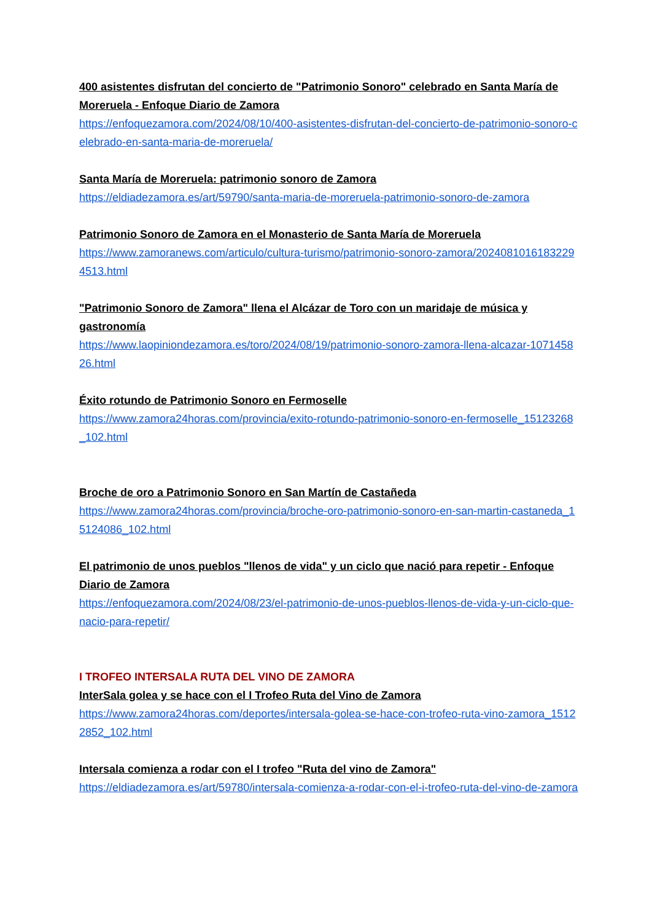400 asistentes disfrutan del concierto de "Patrimonio Sonoro" celebrado en Santa María de Moreruela - Enfoque Diario de Zamora
https://enfoquezamora.com/2024/08/10/400-asistentes-disfrutan-del-concierto-de-patrimonio-sonoro-celebrado-en-santa-maria-de-moreruela/
Santa María de Moreruela: patrimonio sonoro de Zamora
https://eldiadezamora.es/art/59790/santa-maria-de-moreruela-patrimonio-sonoro-de-zamora
Patrimonio Sonoro de Zamora en el Monasterio de Santa María de Moreruela
https://www.zamoranews.com/articulo/cultura-turismo/patrimonio-sonoro-zamora/20240810161832294513.html
"Patrimonio Sonoro de Zamora" llena el Alcázar de Toro con un maridaje de música y gastronomía
https://www.laopiniondezamora.es/toro/2024/08/19/patrimonio-sonoro-zamora-llena-alcazar-107145826.html
Éxito rotundo de Patrimonio Sonoro en Fermoselle
https://www.zamora24horas.com/provincia/exito-rotundo-patrimonio-sonoro-en-fermoselle_15123268_102.html
Broche de oro a Patrimonio Sonoro en San Martín de Castañeda
https://www.zamora24horas.com/provincia/broche-oro-patrimonio-sonoro-en-san-martin-castaneda_15124086_102.html
El patrimonio de unos pueblos "llenos de vida" y un ciclo que nació para repetir - Enfoque Diario de Zamora
https://enfoquezamora.com/2024/08/23/el-patrimonio-de-unos-pueblos-llenos-de-vida-y-un-ciclo-que-nacio-para-repetir/
I TROFEO INTERSALA RUTA DEL VINO DE ZAMORA
InterSala golea y se hace con el I Trofeo Ruta del Vino de Zamora
https://www.zamora24horas.com/deportes/intersala-golea-se-hace-con-trofeo-ruta-vino-zamora_15122852_102.html
Intersala comienza a rodar con el I trofeo "Ruta del vino de Zamora"
https://eldiadezamora.es/art/59780/intersala-comienza-a-rodar-con-el-i-trofeo-ruta-del-vino-de-zamora